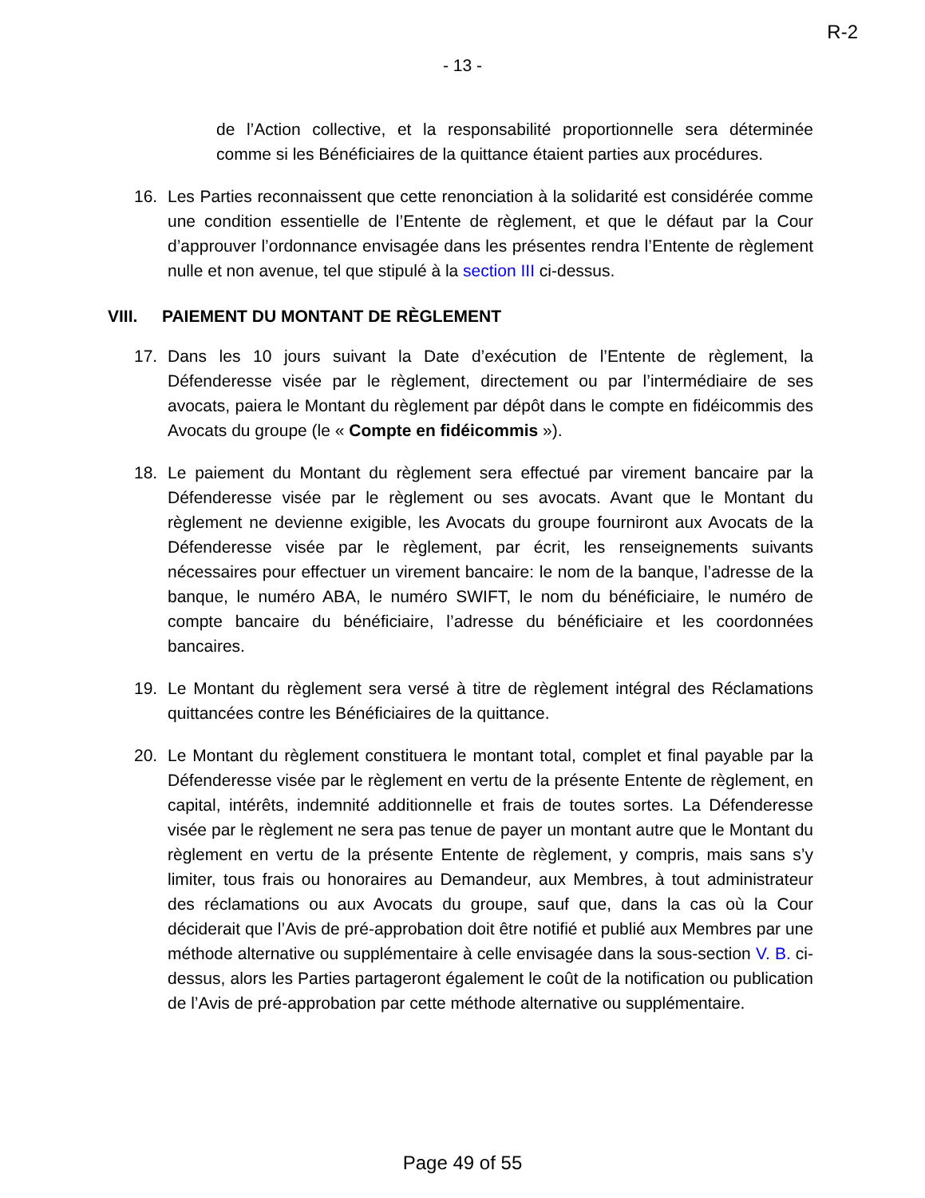R-2
- 13 -
de l’Action collective, et la responsabilité proportionnelle sera déterminée comme si les Bénéficiaires de la quittance étaient parties aux procédures.
16. Les Parties reconnaissent que cette renonciation à la solidarité est considérée comme une condition essentielle de l’Entente de règlement, et que le défaut par la Cour d’approuver l’ordonnance envisagée dans les présentes rendra l’Entente de règlement nulle et non avenue, tel que stipulé à la section III ci-dessus.
VIII. PAIEMENT DU MONTANT DE RÈGLEMENT
17. Dans les 10 jours suivant la Date d’exécution de l’Entente de règlement, la Défenderesse visée par le règlement, directement ou par l’intermédiaire de ses avocats, paiera le Montant du règlement par dépôt dans le compte en fidéicommis des Avocats du groupe (le « Compte en fidéicommis »).
18. Le paiement du Montant du règlement sera effectué par virement bancaire par la Défenderesse visée par le règlement ou ses avocats. Avant que le Montant du règlement ne devienne exigible, les Avocats du groupe fourniront aux Avocats de la Défenderesse visée par le règlement, par écrit, les renseignements suivants nécessaires pour effectuer un virement bancaire: le nom de la banque, l’adresse de la banque, le numéro ABA, le numéro SWIFT, le nom du bénéficiaire, le numéro de compte bancaire du bénéficiaire, l’adresse du bénéficiaire et les coordonnées bancaires.
19. Le Montant du règlement sera versé à titre de règlement intégral des Réclamations quittancées contre les Bénéficiaires de la quittance.
20. Le Montant du règlement constituera le montant total, complet et final payable par la Défenderesse visée par le règlement en vertu de la présente Entente de règlement, en capital, intérêts, indemnité additionnelle et frais de toutes sortes. La Défenderesse visée par le règlement ne sera pas tenue de payer un montant autre que le Montant du règlement en vertu de la présente Entente de règlement, y compris, mais sans s’y limiter, tous frais ou honoraires au Demandeur, aux Membres, à tout administrateur des réclamations ou aux Avocats du groupe, sauf que, dans la cas où la Cour déciderait que l’Avis de pré-approbation doit être notifié et publié aux Membres par une méthode alternative ou supplémentaire à celle envisagée dans la sous-section V. B. ci-dessus, alors les Parties partageront également le coût de la notification ou publication de l’Avis de pré-approbation par cette méthode alternative ou supplémentaire.
Page 49 of 55